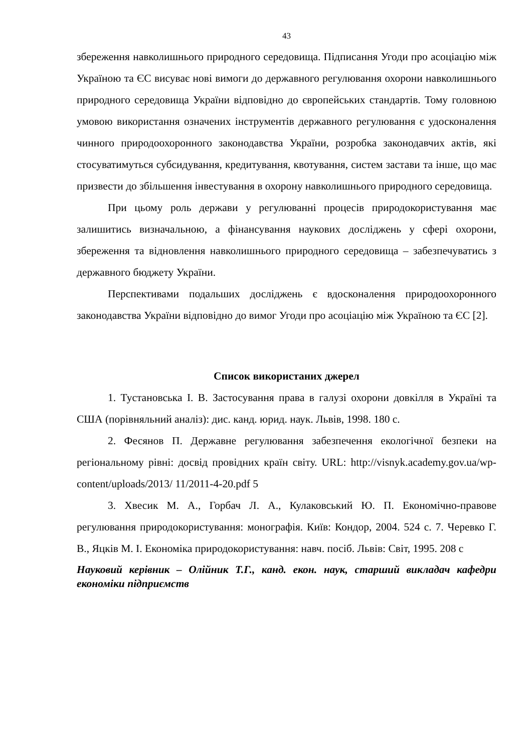43
збереження навколишнього природного середовища. Підписання Угоди про асоціацію між Україною та ЄС висуває нові вимоги до державного регулювання охорони навколишнього природного середовища України відповідно до європейських стандартів. Тому головною умовою використання означених інструментів державного регулювання є удосконалення чинного природоохоронного законодавства України, розробка законодавчих актів, які стосуватимуться субсидування, кредитування, квотування, систем застави та інше, що має призвести до збільшення інвестування в охорону навколишнього природного середовища.
При цьому роль держави у регулюванні процесів природокористування має залишитись визначальною, а фінансування наукових досліджень у сфері охорони, збереження та відновлення навколишнього природного середовища – забезпечуватись з державного бюджету України.
Перспективами подальших досліджень є вдосконалення природоохоронного законодавства України відповідно до вимог Угоди про асоціацію між Україною та ЄС [2].
Список використаних джерел
1. Тустановська І. В. Застосування права в галузі охорони довкілля в Україні та США (порівняльний аналіз): дис. канд. юрид. наук. Львів, 1998. 180 с.
2. Фесянов П. Державне регулювання забезпечення екологічної безпеки на регіональному рівні: досвід провідних країн світу. URL: http://visnyk.academy.gov.ua/wp-content/uploads/2013/ 11/2011-4-20.pdf 5
3. Хвесик М. А., Горбач Л. А., Кулаковський Ю. П. Економічно-правове регулювання природокористування: монографія. Київ: Кондор, 2004. 524 с. 7. Черевко Г. В., Яцків М. І. Економіка природокористування: навч. посіб. Львів: Світ, 1995. 208 с
Науковий керівник – Олійник Т.Г., канд. екон. наук, старший викладач кафедри економіки підприємств